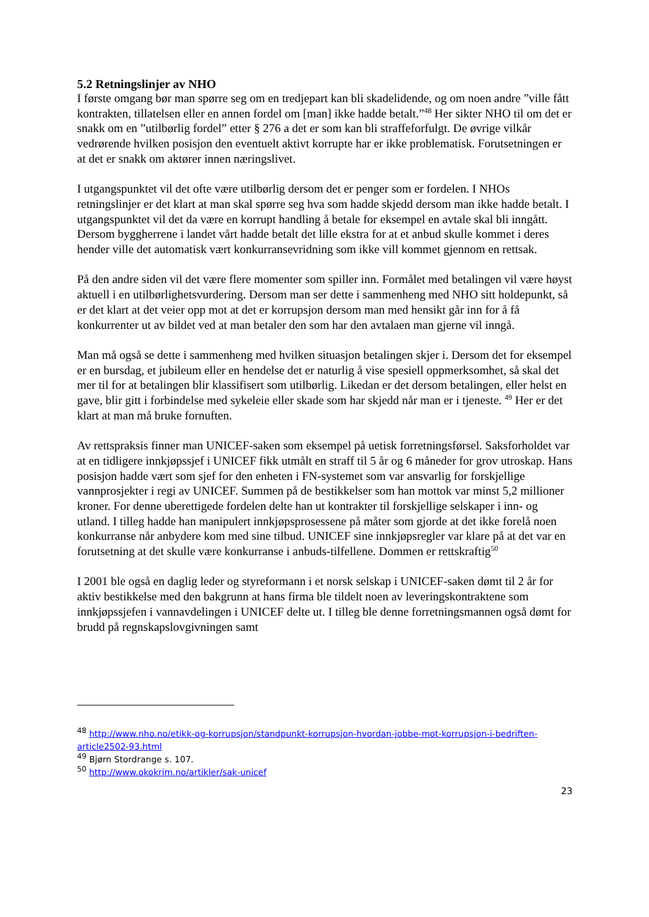5.2 Retningslinjer av NHO
I første omgang bør man spørre seg om en tredjepart kan bli skadelidende, og om noen andre ”ville fått kontrakten, tillatelsen eller en annen fordel om [man] ikke hadde betalt.”<sup>48</sup> Her sikter NHO til om det er snakk om en ”utilbørlig fordel” etter § 276 a det er som kan bli straffeforfulgt. De øvrige vilkår vedrørende hvilken posisjon den eventuelt aktivt korrupte har er ikke problematisk. Forutsetningen er at det er snakk om aktører innen næringslivet.
I utgangspunktet vil det ofte være utilbørlig dersom det er penger som er fordelen. I NHOs retningslinjer er det klart at man skal spørre seg hva som hadde skjedd dersom man ikke hadde betalt. I utgangspunktet vil det da være en korrupt handling å betale for eksempel en avtale skal bli inngått. Dersom byggherrene i landet vårt hadde betalt det lille ekstra for at et anbud skulle kommet i deres hender ville det automatisk vært konkurransevridning som ikke vill kommet gjennom en rettsak.
På den andre siden vil det være flere momenter som spiller inn. Formålet med betalingen vil være høyst aktuell i en utilbørlighetsvurdering. Dersom man ser dette i sammenheng med NHO sitt holdepunkt, så er det klart at det veier opp mot at det er korrupsjon dersom man med hensikt går inn for å få konkurrenter ut av bildet ved at man betaler den som har den avtalaen man gjerne vil inngå.
Man må også se dette i sammenheng med hvilken situasjon betalingen skjer i. Dersom det for eksempel er en bursdag, et jubileum eller en hendelse det er naturlig å vise spesiell oppmerksomhet, så skal det mer til for at betalingen blir klassifisert som utilbørlig. Likedan er det dersom betalingen, eller helst en gave, blir gitt i forbindelse med sykeleie eller skade som har skjedd når man er i tjeneste. <sup>49</sup> Her er det klart at man må bruke fornuften.
Av rettspraksis finner man UNICEF-saken som eksempel på uetisk forretningsførsel. Saksforholdet var at en tidligere innkjøpssjef i UNICEF fikk utmålt en straff til 5 år og 6 måneder for grov utroskap. Hans posisjon hadde vært som sjef for den enheten i FN-systemet som var ansvarlig for forskjellige vannprosjekter i regi av UNICEF. Summen på de bestikkelser som han mottok var minst 5,2 millioner kroner. For denne uberettigede fordelen delte han ut kontrakter til forskjellige selskaper i inn- og utland. I tilleg hadde han manipulert innkjøpsprosessene på måter som gjorde at det ikke forelå noen konkurranse når anbydere kom med sine tilbud. UNICEF sine innkjøpsregler var klare på at det var en forutsetning at det skulle være konkurranse i anbuds-tilfellene. Dommen er rettskraftig<sup>50</sup>
I 2001 ble også en daglig leder og styreformann i et norsk selskap i UNICEF-saken dømt til 2 år for aktiv bestikkelse med den bakgrunn at hans firma ble tildelt noen av leveringskontraktene som innkjøpssjefen i vannavdelingen i UNICEF delte ut. I tilleg ble denne forretningsmannen også dømt for brudd på regnskapslovgivningen samt
<sup>48</sup> http://www.nho.no/etikk-og-korrupsjon/standpunkt-korrupsjon-hvordan-jobbe-mot-korrupsjon-i-bedriften-article2502-93.html
<sup>49</sup> Bjørn Stordrange s. 107.
<sup>50</sup> http://www.okokrim.no/artikler/sak-unicef
23